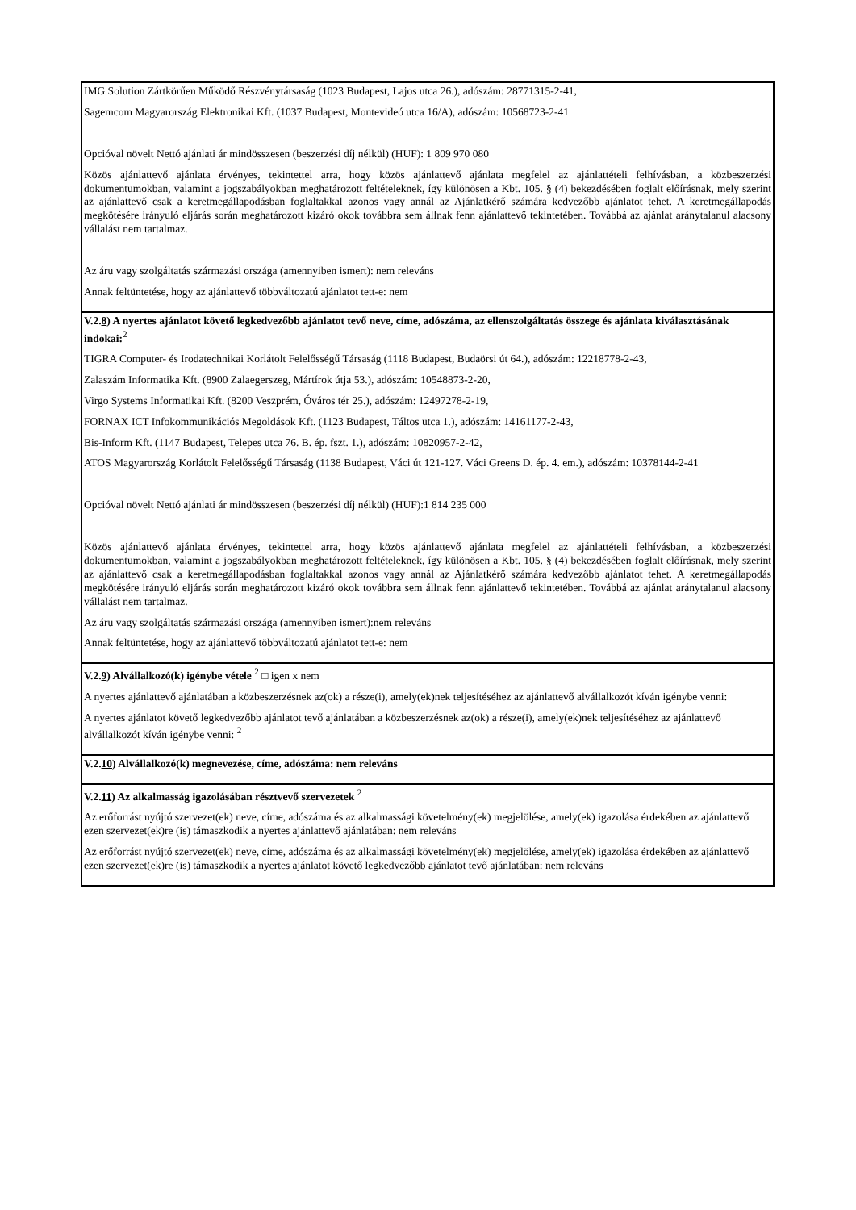IMG Solution Zártkörűen Működő Részvénytársaság (1023 Budapest, Lajos utca 26.), adószám: 28771315-2-41,
Sagemcom Magyarország Elektronikai Kft. (1037 Budapest, Montevideó utca 16/A), adószám: 10568723-2-41
Opcióval növelt Nettó ajánlati ár mindösszesen (beszerzési díj nélkül) (HUF): 1 809 970 080
Közös ajánlattevő ajánlata érvényes, tekintettel arra, hogy közös ajánlattevő ajánlata megfelel az ajánlattételi felhívásban, a közbeszerzési dokumentumokban, valamint a jogszabályokban meghatározott feltételeknek, így különösen a Kbt. 105. § (4) bekezdésében foglalt előírásnak, mely szerint az ajánlattevő csak a keretmegállapodásban foglaltakkal azonos vagy annál az Ajánlatkérő számára kedvezőbb ajánlatot tehet. A keretmegállapodás megkötésére irányuló eljárás során meghatározott kizáró okok továbbra sem állnak fenn ajánlattevő tekintetében. Továbbá az ajánlat aránytalanul alacsony vállalást nem tartalmaz.
Az áru vagy szolgáltatás származási országa (amennyiben ismert): nem releváns
Annak feltüntetése, hogy az ajánlattevő többváltozatú ajánlatot tett-e: nem
V.2.8) A nyertes ajánlatot követő legkedvezőbb ajánlatot tevő neve, címe, adószáma, az ellenszolgáltatás összege és ajánlata kiválasztásának indokai:<sup>2</sup>
TIGRA Computer- és Irodatechnikai Korlátolt Felelősségű Társaság (1118 Budapest, Budaörsi út 64.), adószám: 12218778-2-43,
Zalaszám Informatika Kft. (8900 Zalaegerszeg, Mártírok útja 53.), adószám: 10548873-2-20,
Virgo Systems Informatikai Kft. (8200 Veszprém, Óváros tér 25.), adószám: 12497278-2-19,
FORNAX ICT Infokommunikációs Megoldások Kft. (1123 Budapest, Táltos utca 1.), adószám: 14161177-2-43,
Bis-Inform Kft. (1147 Budapest, Telepes utca 76. B. ép. fszt. 1.), adószám: 10820957-2-42,
ATOS Magyarország Korlátolt Felelősségű Társaság (1138 Budapest, Váci út 121-127. Váci Greens D. ép. 4. em.), adószám: 10378144-2-41
Opcióval növelt Nettó ajánlati ár mindösszesen (beszerzési díj nélkül) (HUF):1 814 235 000
Közös ajánlattevő ajánlata érvényes, tekintettel arra, hogy közös ajánlattevő ajánlata megfelel az ajánlattételi felhívásban, a közbeszerzési dokumentumokban, valamint a jogszabályokban meghatározott feltételeknek, így különösen a Kbt. 105. § (4) bekezdésében foglalt előírásnak, mely szerint az ajánlattevő csak a keretmegállapodásban foglaltakkal azonos vagy annál az Ajánlatkérő számára kedvezőbb ajánlatot tehet. A keretmegállapodás megkötésére irányuló eljárás során meghatározott kizáró okok továbbra sem állnak fenn ajánlattevő tekintetében. Továbbá az ajánlat aránytalanul alacsony vállalást nem tartalmaz.
Az áru vagy szolgáltatás származási országa (amennyiben ismert):nem releváns
Annak feltüntetése, hogy az ajánlattevő többváltozatú ajánlatot tett-e: nem
V.2.9) Alvállalkozó(k) igénybe vétele <sup>2</sup> □ igen x nem
A nyertes ajánlattevő ajánlatában a közbeszerzésnek az(ok) a része(i), amely(ek)nek teljesítéséhez az ajánlattevő alvállalkozót kíván igénybe venni:
A nyertes ajánlatot követő legkedvezőbb ajánlatot tevő ajánlatában a közbeszerzésnek az(ok) a része(i), amely(ek)nek teljesítéséhez az ajánlattevő alvállalkozót kíván igénybe venni: <sup>2</sup>
V.2.10) Alvállalkozó(k) megnevezése, címe, adószáma: nem releváns
V.2.11) Az alkalmasság igazolásában résztvevő szervezetek <sup>2</sup>
Az erőforrást nyújtó szervezet(ek) neve, címe, adószáma és az alkalmassági követelmény(ek) megjelölése, amely(ek) igazolása érdekében az ajánlattevő ezen szervezet(ek)re (is) támaszkodik a nyertes ajánlattevő ajánlatában: nem releváns
Az erőforrást nyújtó szervezet(ek) neve, címe, adószáma és az alkalmassági követelmény(ek) megjelölése, amely(ek) igazolása érdekében az ajánlattevő ezen szervezet(ek)re (is) támaszkodik a nyertes ajánlatot követő legkedvezőbb ajánlatot tevő ajánlatában: nem releváns